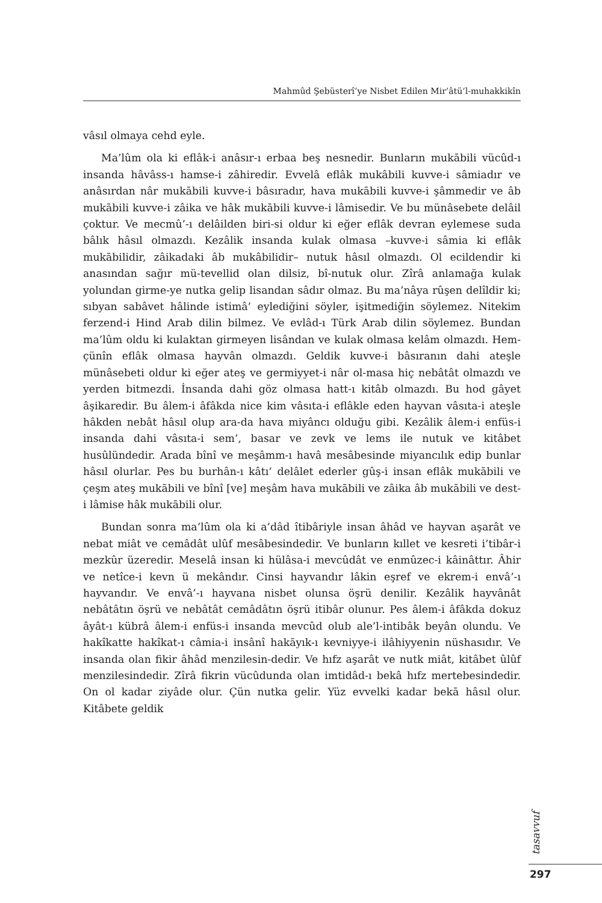Mahmûd Şebüsterî’ye Nisbet Edilen Mir’âtü’l-muhakkikîn
vâsıl olmaya cehd eyle.
Ma’lûm ola ki eflâk-i anâsır-ı erbaa beş nesnedir. Bunların mukābili vücûd-ı insanda hâvâss-ı hamse-i zâhiredir. Evvelâ eflâk mukâbili kuvve-i sâmiadır ve anâsırdan nâr mukābili kuvve-i bâsıradır, hava mukābili kuvve-i şâmmedir ve âb mukābili kuvve-i zâika ve hâk mukābili kuvve-i lâmisedir. Ve bu münâsebete delâil çoktur. Ve mecmû’-ı delâilden biri-si oldur ki eğer eflâk devran eylemese suda bâlık hâsıl olmazdı. Kezâlik insanda kulak olmasa –kuvve-i sâmia ki eflâk mukābilidir, zâikadaki âb mukâbilidir– nutuk hâsıl olmazdı. Ol ecildendir ki anasından sağır mü-tevellid olan dilsiz, bî-nutuk olur. Zîrâ anlamağa kulak yolundan girme-ye nutka gelip lisandan sâdır olmaz. Bu ma’nâya rûşen delîldir ki; sıbyan sabâvet hâlinde istimâ’ eylediğini söyler, işitmediğin söylemez. Nitekim ferzend-i Hind Arab dilin bilmez. Ve evlâd-ı Türk Arab dilin söylemez. Bundan ma’lûm oldu ki kulaktan girmeyen lisândan ve kulak olmasa kelâm olmazdı. Hem-çünîn eflâk olmasa hayvân olmazdı. Geldik kuvve-i bâsıranın dahi ateşle münâsebeti oldur ki eğer ateş ve germiyyet-i nâr ol-masa hiç nebâtât olmazdı ve yerden bitmezdi. İnsanda dahi göz olmasa hatt-ı kitâb olmazdı. Bu hod gâyet âşikaredir. Bu âlem-i âfâkda nice kim vâsıta-i eflâkle eden hayvan vâsıta-i ateşle hâkden nebât hâsıl olup ara-da hava miyâncı olduğu gibi. Kezâlik âlem-i enfüs-i insanda dahi vâsıta-i sem’, basar ve zevk ve lems ile nutuk ve kitâbet husûlündedir. Arada bînî ve meşâmm-ı havâ mesâbesinde miyancılık edip bunlar hâsıl olurlar. Pes bu burhân-ı kâtı’ delâlet ederler gûş-i insan eflâk mukābili ve çeşm ateş mukābili ve bînî [ve] meşâm hava mukābili ve zâika âb mukābili ve dest-i lâmise hâk mukābili olur.
Bundan sonra ma’lûm ola ki a’dâd îtibâriyle insan âhâd ve hayvan aşarât ve nebat miât ve cemâdât ulûf mesâbesindedir. Ve bunların kıllet ve kesreti i’tibâr-i mezkûr üzeredir. Meselâ insan ki hülâsa-i mevcûdât ve enmûzec-i kâinâttır. Âhir ve netîce-i kevn ü mekândır. Cinsi hayvandır lâkin eşref ve ekrem-i envâ’-ı hayvandır. Ve envâ’-ı hayvana nisbet olunsa öşrü denilir. Kezâlik hayvânât nebâtâtın öşrü ve nebâtât cemâdâtın öşrü itibâr olunur. Pes âlem-i âfâkda dokuz âyât-ı kübrâ âlem-i enfüs-i insanda mevcûd olub ale’l-intibâk beyân olundu. Ve hakîkatte hakîkat-ı câmia-i insânî hakāyık-ı kevniyye-i ilâhiyyenin nüshasıdır. Ve insanda olan fikir âhâd menzilesin-dedir. Ve hıfz aşarât ve nutk miât, kitâbet ûlûf menzilesindedir. Zîrâ fikrin vücûdunda olan imtidâd-ı bekâ hıfz mertebesindedir. On ol kadar ziyâde olur. Çün nutka gelir. Yüz evvelki kadar bekā hâsıl olur. Kitâbete geldik
tasavvuf
297